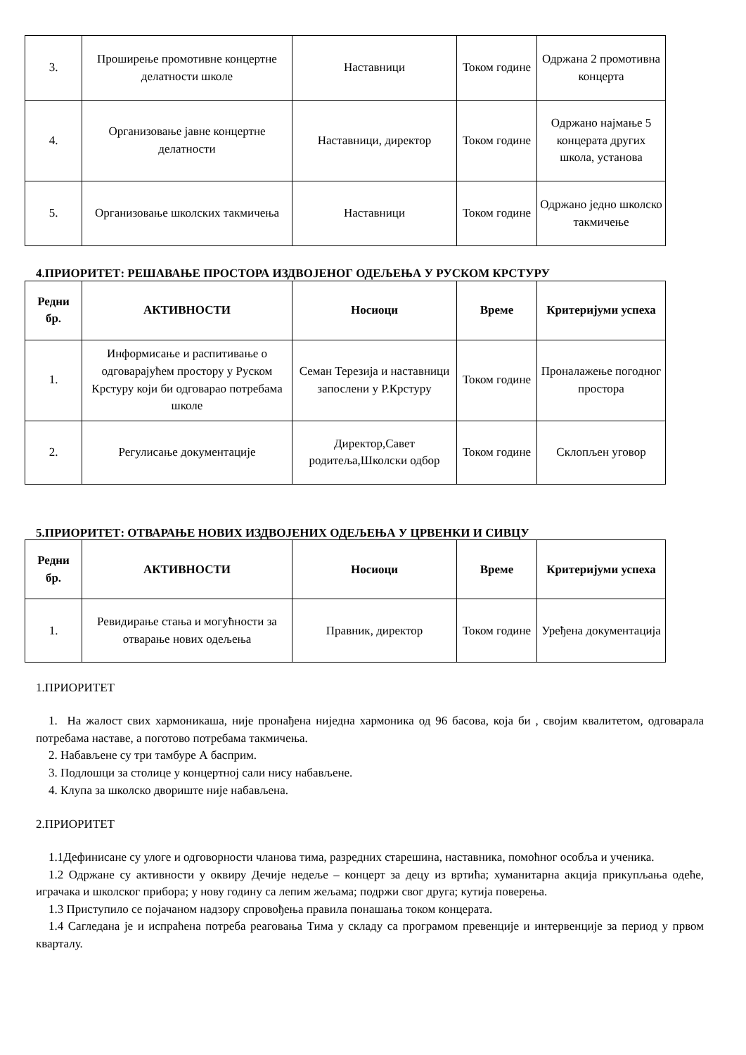| 3. | Проширење промотивне концертне делатности школе | Наставници | Током године | Одржана 2 промотивна концерта |
| 4. | Организовање јавне концертне делатности | Наставници, директор | Током године | Одржано најмање 5 концерата других школа, установа |
| 5. | Организовање школских такмичења | Наставници | Током године | Одржано једно школско такмичење |
4.ПРИОРИТЕТ: РЕШАВАЊЕ ПРОСТОРА ИЗДВОЈЕНОГ ОДЕЉЕЊА У РУСКОМ КРСТУРУ
| Редни бр. | АКТИВНОСТИ | Носиоци | Време | Критеријуми успеха |
| --- | --- | --- | --- | --- |
| 1. | Информисање и распитивање о одговарајућем простору у Руском Крстуру који би одговарао потребама школе | Семан Терезија и наставници запослени у Р.Крстуру | Током године | Проналажење погодног простора |
| 2. | Регулисање документације | Директор,Савет родитеља,Школски одбор | Током године | Склопљен уговор |
5.ПРИОРИТЕТ: ОТВАРАЊЕ НОВИХ ИЗДВОЈЕНИХ ОДЕЉЕЊА У ЦРВЕНКИ И СИВЦУ
| Редни бр. | АКТИВНОСТИ | Носиоци | Време | Критеријуми успеха |
| --- | --- | --- | --- | --- |
| 1. | Ревидирање стања и могућности за отварање нових одељења | Правник, директор | Током године | Уређена документација |
1.ПРИОРИТЕТ
1. На жалост свих хармоникаша, није пронађена ниједна хармоника од 96 басова, која би , својим квалитетом, одговарала потребама наставе, а поготово потребама такмичења.
2. Набављене су три тамбуре А басприм.
3. Подлошци за столице у концертној сали нису набављене.
4. Клупа за школско двориште није набављена.
2.ПРИОРИТЕТ
1.1Дефинисане су улоге и одговорности чланова тима, разредних старешина, наставника, помоћног особља и ученика.
1.2 Одржане су активности у оквиру Дечије недеље – концерт за децу из вртића; хуманитарна акција прикупљања одеће, играчака и школског прибора; у нову годину са лепим жељама; подржи свог друга; кутија поверења.
1.3 Приступило се појачаном надзору спровођења правила понашања током концерата.
1.4 Сагледана је и испраћена потреба реаговања Тима у складу са програмом превенције и интервенције за период у првом кварталу.